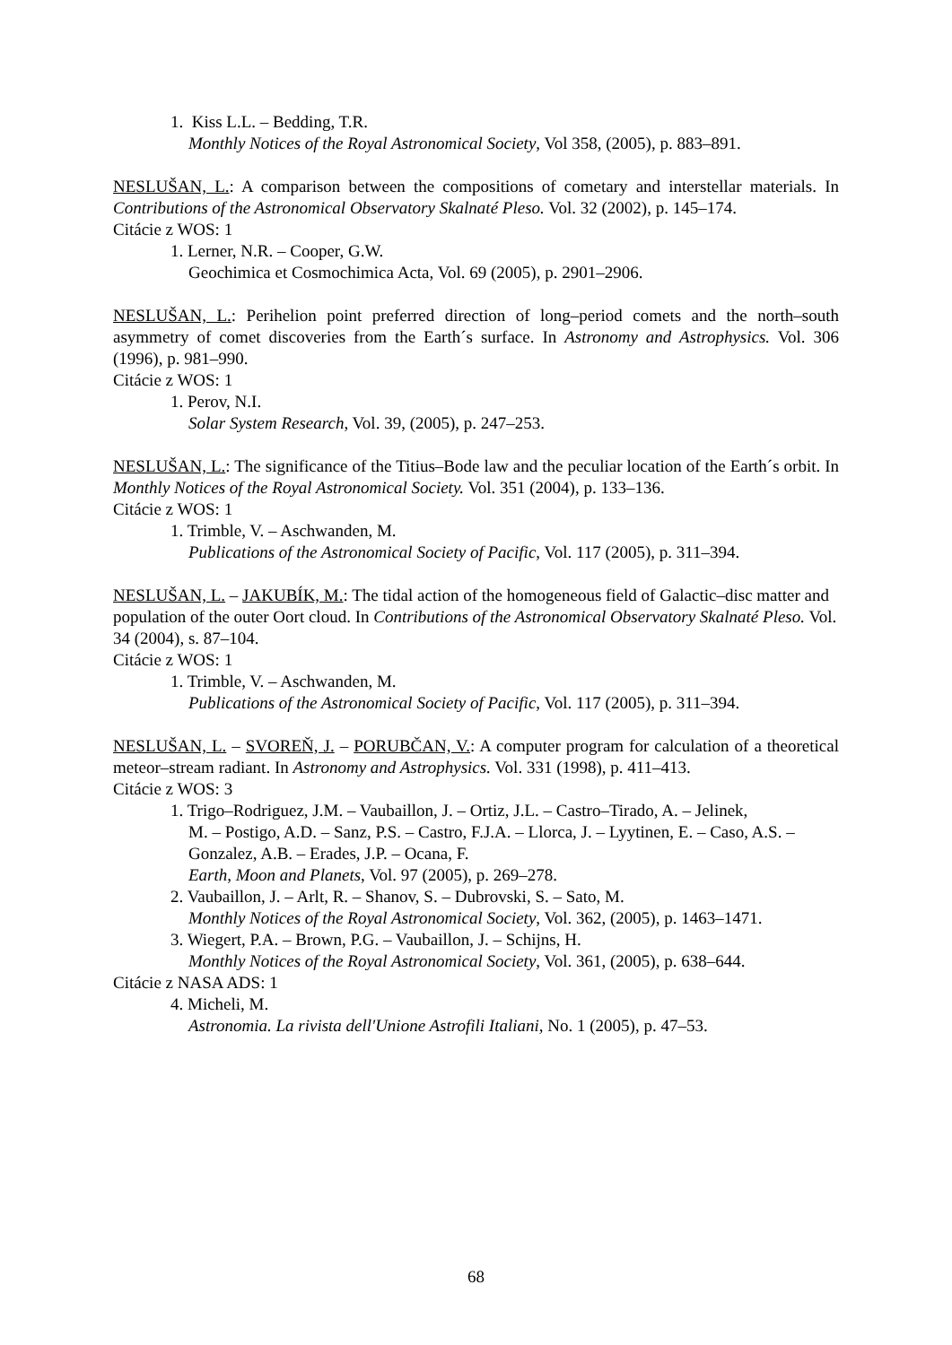1. Kiss L.L. – Bedding, T.R.
Monthly Notices of the Royal Astronomical Society, Vol 358, (2005), p. 883–891.
NESLUŠAN, L.: A comparison between the compositions of cometary and interstellar materials. In Contributions of the Astronomical Observatory Skalnaté Pleso. Vol. 32 (2002), p. 145–174.
Citácie z WOS: 1
1. Lerner, N.R. – Cooper, G.W.
Geochimica et Cosmochimica Acta, Vol. 69 (2005), p. 2901–2906.
NESLUŠAN, L.: Perihelion point preferred direction of long–period comets and the north–south asymmetry of comet discoveries from the Earth´s surface. In Astronomy and Astrophysics. Vol. 306 (1996), p. 981–990.
Citácie z WOS: 1
1. Perov, N.I.
Solar System Research, Vol. 39, (2005), p. 247–253.
NESLUŠAN, L.: The significance of the Titius–Bode law and the peculiar location of the Earth´s orbit. In Monthly Notices of the Royal Astronomical Society. Vol. 351 (2004), p. 133–136.
Citácie z WOS: 1
1. Trimble, V. – Aschwanden, M.
Publications of the Astronomical Society of Pacific, Vol. 117 (2005), p. 311–394.
NESLUŠAN, L. – JAKUBÍK, M.: The tidal action of the homogeneous field of Galactic–disc matter and population of the outer Oort cloud. In Contributions of the Astronomical Observatory Skalnaté Pleso. Vol. 34 (2004), s. 87–104.
Citácie z WOS: 1
1. Trimble, V. – Aschwanden, M.
Publications of the Astronomical Society of Pacific, Vol. 117 (2005), p. 311–394.
NESLUŠAN, L. – SVOREŇ, J. – PORUBČAN, V.: A computer program for calculation of a theoretical meteor–stream radiant. In Astronomy and Astrophysics. Vol. 331 (1998), p. 411–413.
Citácie z WOS: 3
1. Trigo–Rodriguez, J.M. – Vaubaillon, J. – Ortiz, J.L. – Castro–Tirado, A. – Jelinek,
M. – Postigo, A.D. – Sanz, P.S. – Castro, F.J.A. – Llorca, J. – Lyytinen, E. – Caso, A.S. – Gonzalez, A.B. – Erades, J.P. – Ocana, F.
Earth, Moon and Planets, Vol. 97 (2005), p. 269–278.
2. Vaubaillon, J. – Arlt, R. – Shanov, S. – Dubrovski, S. – Sato, M.
Monthly Notices of the Royal Astronomical Society, Vol. 362, (2005), p. 1463–1471.
3. Wiegert, P.A. – Brown, P.G. – Vaubaillon, J. – Schijns, H.
Monthly Notices of the Royal Astronomical Society, Vol. 361, (2005), p. 638–644.
Citácie z NASA ADS: 1
4. Micheli, M.
Astronomia. La rivista dell'Unione Astrofili Italiani, No. 1 (2005), p. 47–53.
68